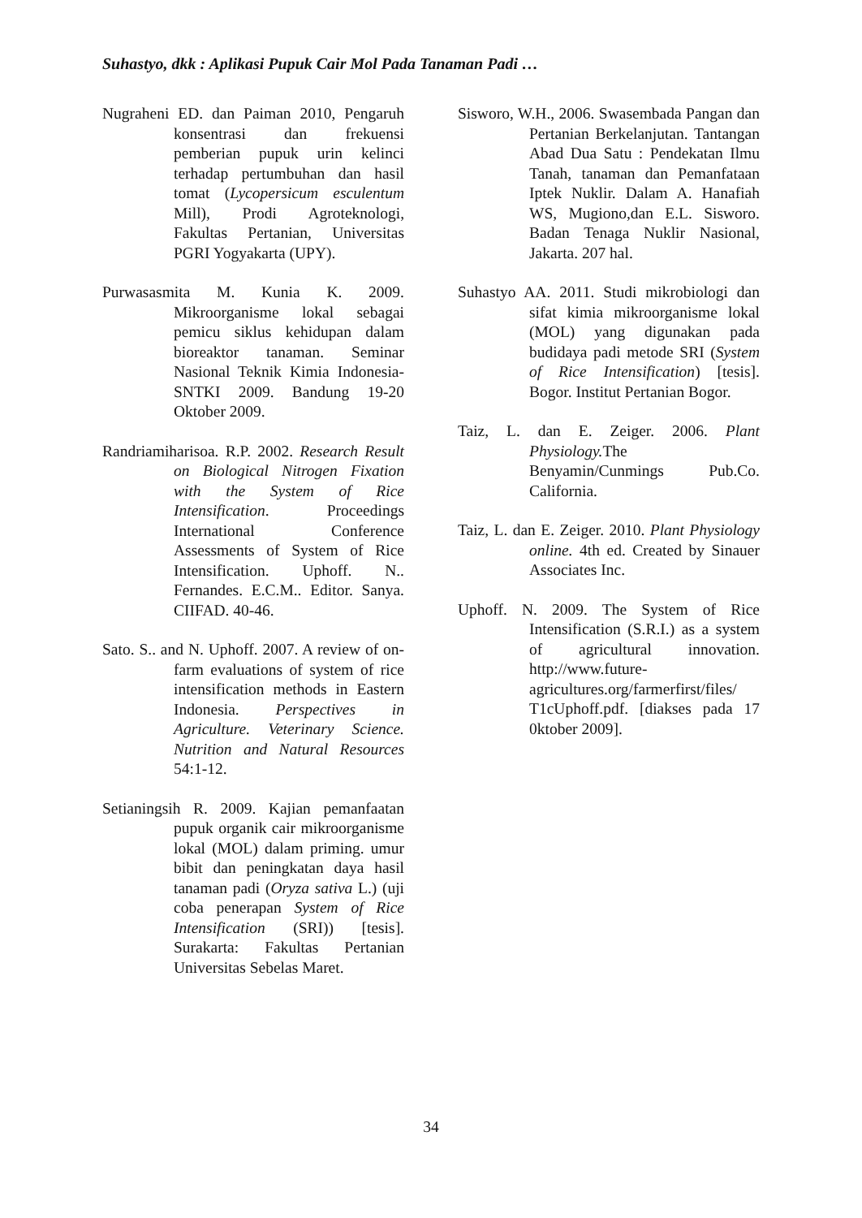Suhastyo, dkk : Aplikasi Pupuk Cair Mol Pada Tanaman Padi …
Nugraheni ED. dan Paiman 2010, Pengaruh konsentrasi dan frekuensi pemberian pupuk urin kelinci terhadap pertumbuhan dan hasil tomat (Lycopersicum esculentum Mill), Prodi Agroteknologi, Fakultas Pertanian, Universitas PGRI Yogyakarta (UPY).
Purwasasmita M. Kunia K. 2009. Mikroorganisme lokal sebagai pemicu siklus kehidupan dalam bioreaktor tanaman. Seminar Nasional Teknik Kimia Indonesia- SNTKI 2009. Bandung 19-20 Oktober 2009.
Randriamiharisoa. R.P. 2002. Research Result on Biological Nitrogen Fixation with the System of Rice Intensification. Proceedings International Conference Assessments of System of Rice Intensification. Uphoff. N.. Fernandes. E.C.M.. Editor. Sanya. CIIFAD. 40-46.
Sato. S.. and N. Uphoff. 2007. A review of on-farm evaluations of system of rice intensification methods in Eastern Indonesia. Perspectives in Agriculture. Veterinary Science. Nutrition and Natural Resources 54:1-12.
Setianingsih R. 2009. Kajian pemanfaatan pupuk organik cair mikroorganisme lokal (MOL) dalam priming. umur bibit dan peningkatan daya hasil tanaman padi (Oryza sativa L.) (uji coba penerapan System of Rice Intensification (SRI)) [tesis]. Surakarta: Fakultas Pertanian Universitas Sebelas Maret.
Sisworo, W.H., 2006. Swasembada Pangan dan Pertanian Berkelanjutan. Tantangan Abad Dua Satu : Pendekatan Ilmu Tanah, tanaman dan Pemanfataan Iptek Nuklir. Dalam A. Hanafiah WS, Mugiono,dan E.L. Sisworo. Badan Tenaga Nuklir Nasional, Jakarta. 207 hal.
Suhastyo AA. 2011. Studi mikrobiologi dan sifat kimia mikroorganisme lokal (MOL) yang digunakan pada budidaya padi metode SRI (System of Rice Intensification) [tesis]. Bogor. Institut Pertanian Bogor.
Taiz, L. dan E. Zeiger. 2006. Plant Physiology. The Benyamin/Cunmings Pub.Co. California.
Taiz, L. dan E. Zeiger. 2010. Plant Physiology online. 4th ed. Created by Sinauer Associates Inc.
Uphoff. N. 2009. The System of Rice Intensification (S.R.I.) as a system of agricultural innovation. http://www.future-agricultures.org/farmerfirst/files/ T1cUphoff.pdf. [diakses pada 17 0ktober 2009].
34